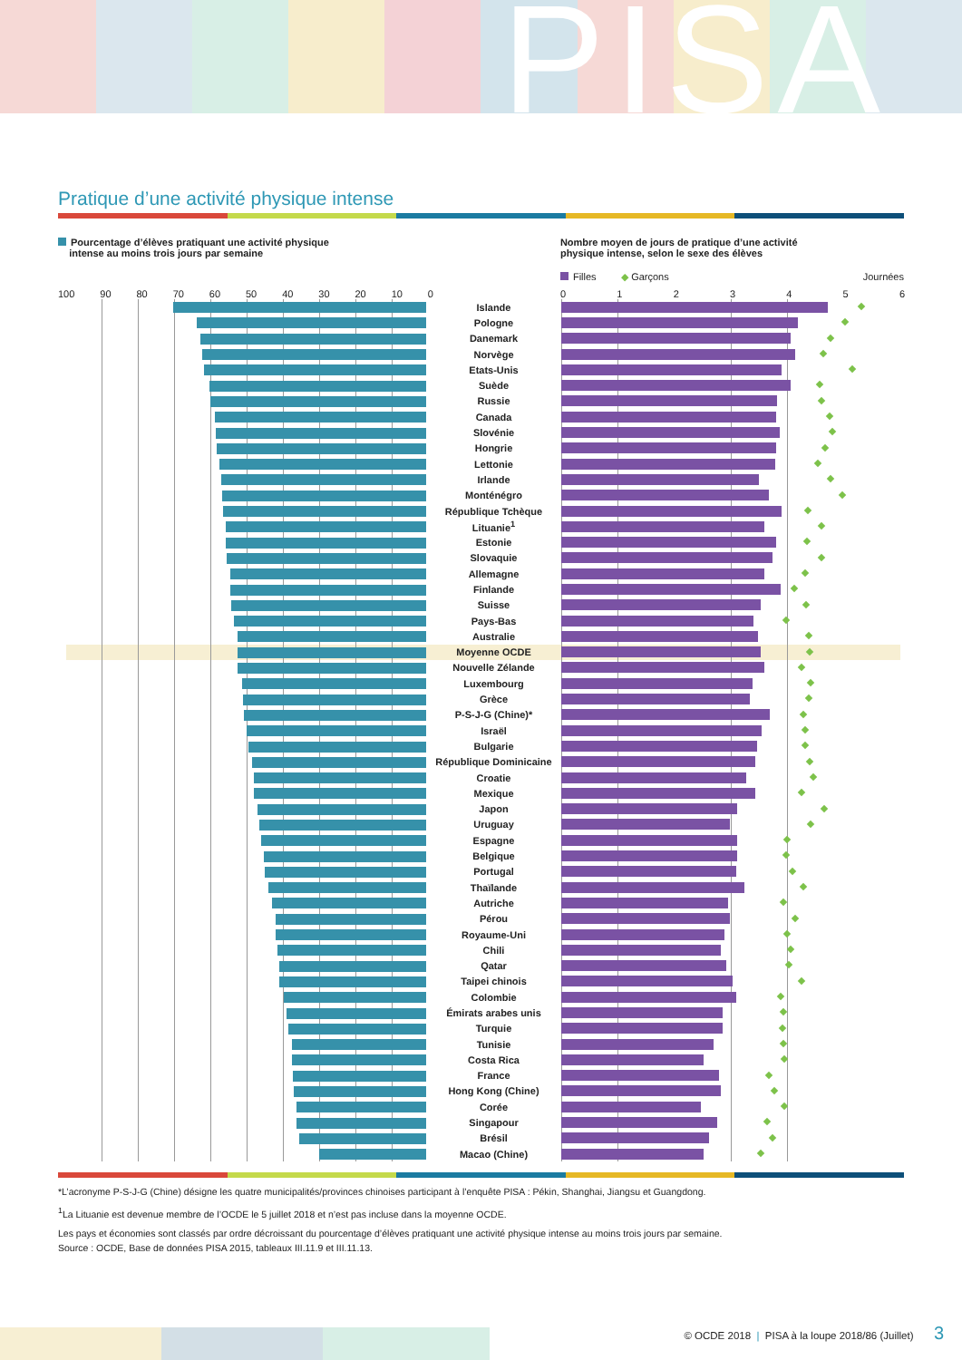PISA
Pratique d’une activité physique intense
Pourcentage d’élèves pratiquant une activité physique
intense au moins trois jours par semaine
Nombre moyen de jours de pratique d’une activité
physique intense, selon le sexe des élèves
Filles ◆ Garçons Journées
100 90 80 70 60 50 40 30 20 10 0 0123456
| | Islande | |
| | Pologne | |
| | Danemark | |
| | Norvège | |
| | Etats-Unis | |
| | Suède | |
| | Russie | |
| | Canada | |
| | Slovénie | |
| | Hongrie | |
| | Lettonie | |
| | Irlande | |
| | Monténégro | |
| | République Tchèque | |
| | Lituanie<sup>1</sup> | |
| | Estonie | |
| | Slovaquie | |
| | Allemagne | |
| | Finlande | |
| | Suisse | |
| | Pays-Bas | |
| | Australie | |
| | Moyenne OCDE | |
| | Nouvelle Zélande | |
| | Luxembourg | |
| | Grèce | |
| | P-S-J-G (Chine)* | |
| | Israël | |
| | Bulgarie | |
| | République Dominicaine | |
| | Croatie | |
| | Mexique | |
| | Japon | |
| | Uruguay | |
| | Espagne | |
| | Belgique | |
| | Portugal | |
| | Thaïlande | |
| | Autriche | |
| | Pérou | |
| | Royaume-Uni | |
| | Chili | |
| | Qatar | |
| | Taipei chinois | |
| | Colombie | |
| | Émirats arabes unis | |
| | Turquie | |
| | Tunisie | |
| | Costa Rica | |
| | France | |
| | Hong Kong (Chine) | |
| | Corée | |
| | Singapour | |
| | Brésil | |
| | Macao (Chine) | |
*L’acronyme P-S-J-G (Chine) désigne les quatre municipalités/provinces chinoises participant à l’enquête PISA : Pékin, Shanghai, Jiangsu et Guangdong.
<sup>1</sup> La Lituanie est devenue membre de l’OCDE le 5 juillet 2018 et n’est pas incluse dans la moyenne OCDE.
Les pays et économies sont classés par ordre décroissant du pourcentage d’élèves pratiquant une activité physique intense au moins trois jours par semaine.
Source : OCDE, Base de données PISA 2015, tableaux III.11.9 et III.11.13.
© OCDE 2018 | PISA à la loupe 2018/86 (Juillet) 3